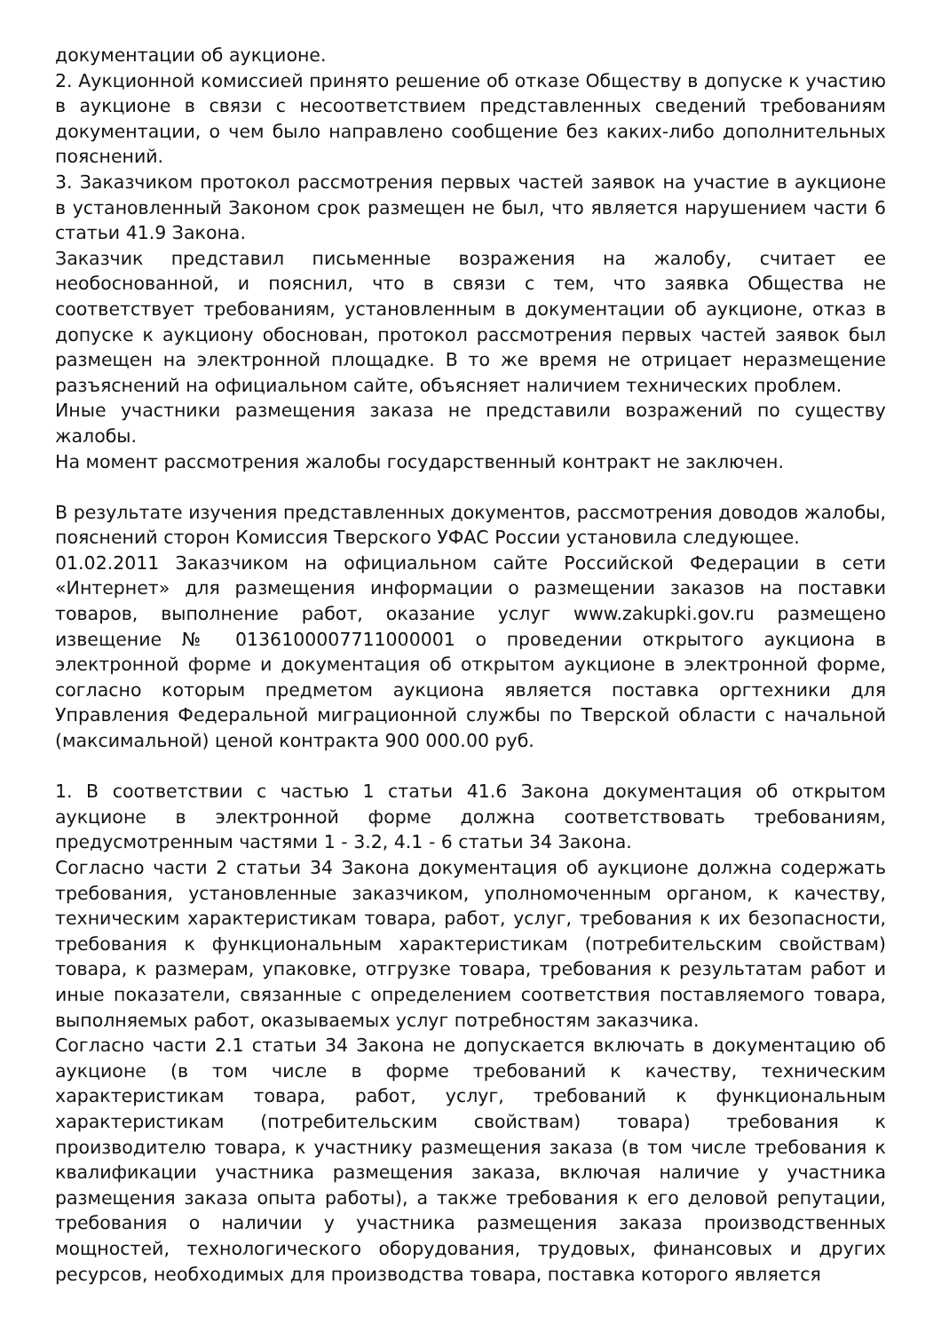документации об аукционе.
2. Аукционной комиссией принято решение об отказе Обществу в допуске к участию в аукционе в связи с несоответствием представленных сведений требованиям документации, о чем было направлено сообщение без каких-либо дополнительных пояснений.
3. Заказчиком протокол рассмотрения первых частей заявок на участие в аукционе в установленный Законом срок размещен не был, что является нарушением части 6 статьи 41.9 Закона.
Заказчик представил письменные возражения на жалобу, считает ее необоснованной, и пояснил, что в связи с тем, что заявка Общества не соответствует требованиям, установленным в документации об аукционе, отказ в допуске к аукциону обоснован, протокол рассмотрения первых частей заявок был размещен на электронной площадке. В то же время не отрицает неразмещение разъяснений на официальном сайте, объясняет наличием технических проблем.
Иные участники размещения заказа не представили возражений по существу жалобы.
На момент рассмотрения жалобы государственный контракт не заключен.
В результате изучения представленных документов, рассмотрения доводов жалобы, пояснений сторон Комиссия Тверского УФАС России установила следующее.
01.02.2011 Заказчиком на официальном сайте Российской Федерации в сети «Интернет» для размещения информации о размещении заказов на поставки товаров, выполнение работ, оказание услуг www.zakupki.gov.ru размещено извещение № 0136100007711000001 о проведении открытого аукциона в электронной форме и документация об открытом аукционе в электронной форме, согласно которым предметом аукциона является поставка оргтехники для Управления Федеральной миграционной службы по Тверской области с начальной (максимальной) ценой контракта 900 000.00 руб.
1. В соответствии с частью 1 статьи 41.6 Закона документация об открытом аукционе в электронной форме должна соответствовать требованиям, предусмотренным частями 1 - 3.2, 4.1 - 6 статьи 34 Закона.
Согласно части 2 статьи 34 Закона документация об аукционе должна содержать требования, установленные заказчиком, уполномоченным органом, к качеству, техническим характеристикам товара, работ, услуг, требования к их безопасности, требования к функциональным характеристикам (потребительским свойствам) товара, к размерам, упаковке, отгрузке товара, требования к результатам работ и иные показатели, связанные с определением соответствия поставляемого товара, выполняемых работ, оказываемых услуг потребностям заказчика.
Согласно части 2.1 статьи 34 Закона не допускается включать в документацию об аукционе (в том числе в форме требований к качеству, техническим характеристикам товара, работ, услуг, требований к функциональным характеристикам (потребительским свойствам) товара) требования к производителю товара, к участнику размещения заказа (в том числе требования к квалификации участника размещения заказа, включая наличие у участника размещения заказа опыта работы), а также требования к его деловой репутации, требования о наличии у участника размещения заказа производственных мощностей, технологического оборудования, трудовых, финансовых и других ресурсов, необходимых для производства товара, поставка которого является